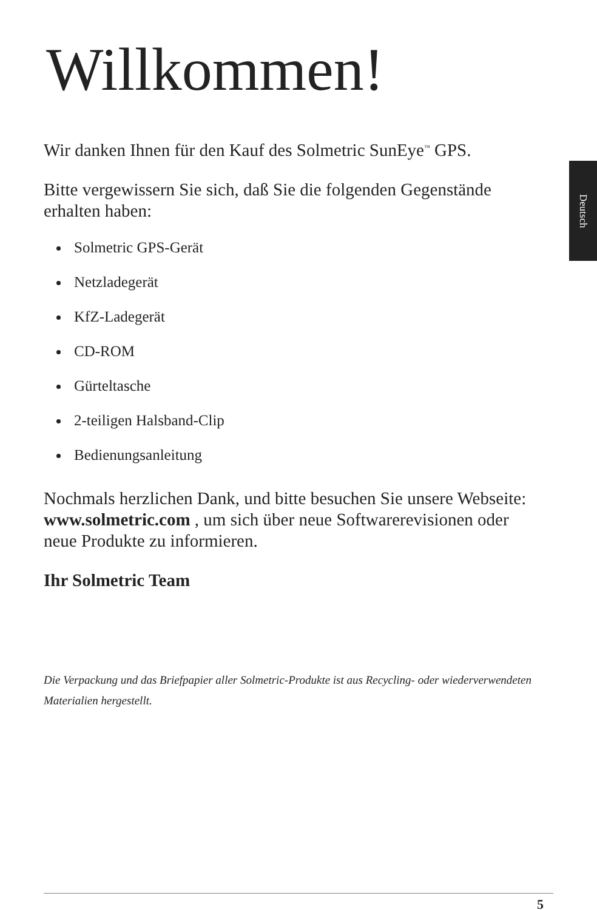Deutsch
Willkommen!
Wir danken Ihnen für den Kauf des Solmetric SunEye<sup>™</sup> GPS.
Bitte vergewissern Sie sich, daß Sie die folgenden Gegenstände erhalten haben:
Solmetric GPS-Gerät
Netzladegerät
KfZ-Ladegerät
CD-ROM
Gürteltasche
2-teiligen Halsband-Clip
Bedienungsanleitung
Nochmals herzlichen Dank, und bitte besuchen Sie unsere Webseite: www.solmetric.com , um sich über neue Softwarerevisionen oder neue Produkte zu informieren.
Ihr Solmetric Team
Die Verpackung und das Briefpapier aller Solmetric-Produkte ist aus Recycling- oder wiederverwendeten Materialien hergestellt.
5